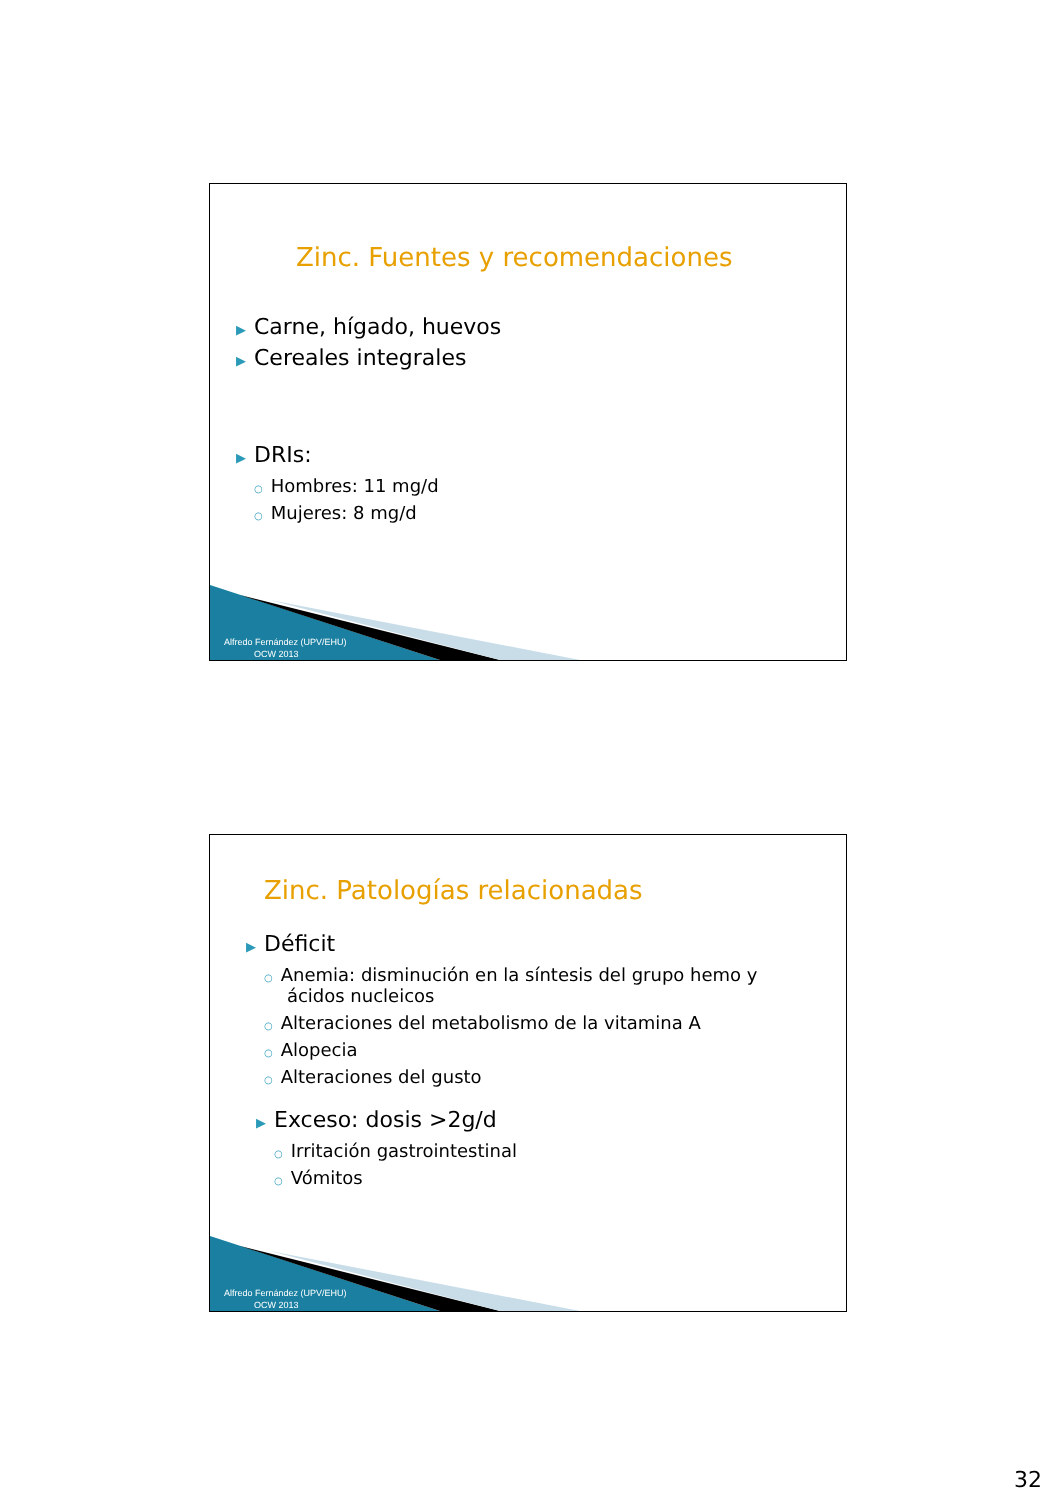Zinc. Fuentes y recomendaciones
▶ Carne, hígado, huevos
▶ Cereales integrales
▶ DRIs:
○ Hombres: 11 mg/d
○ Mujeres: 8 mg/d
Alfredo Fernández (UPV/EHU)
OCW 2013
Zinc. Patologías relacionadas
▶ Déficit
○ Anemia: disminución en la síntesis del grupo hemo y
ácidos nucleicos
○ Alteraciones del metabolismo de la vitamina A
○ Alopecia
○ Alteraciones del gusto
▶ Exceso: dosis >2g/d
○ Irritación gastrointestinal
○ Vómitos
Alfredo Fernández (UPV/EHU)
OCW 2013
32